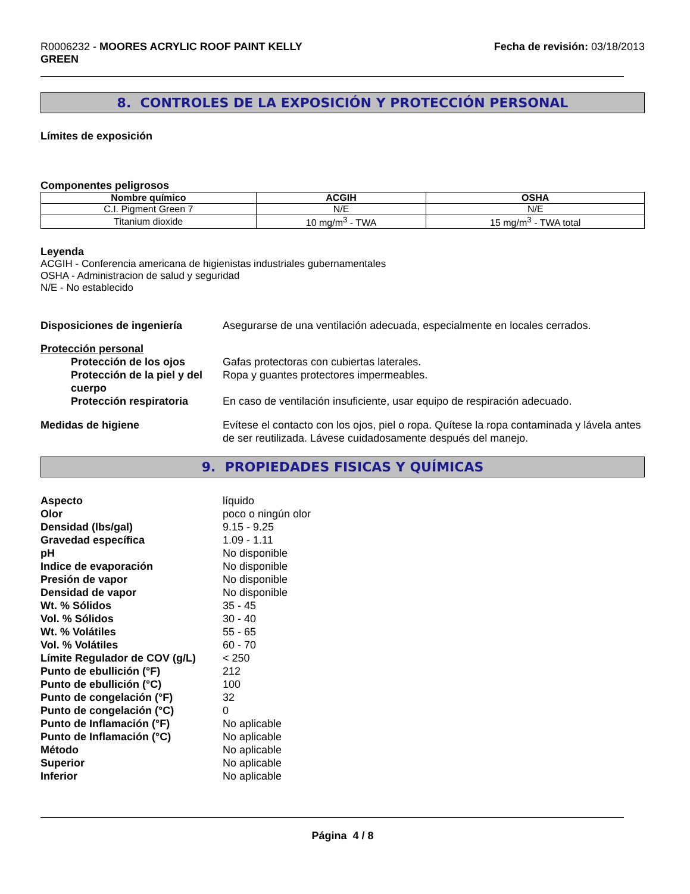R0006232 - MOORES ACRYLIC ROOF PAINT KELLY
GREEN
Fecha de revisión: 03/18/2013
8. CONTROLES DE LA EXPOSICIÓN Y PROTECCIÓN PERSONAL
Límites de exposición
Componentes peligrosos
| Nombre químico | ACGIH | OSHA |
| --- | --- | --- |
| C.I. Pigment Green 7 | N/E | N/E |
| Titanium dioxide | 10 mg/m<sup>3</sup> - TWA | 15 mg/m<sup>3</sup> - TWA total |
Leyenda
ACGIH - Conferencia americana de higienistas industriales gubernamentales
OSHA - Administracion de salud y seguridad
N/E - No establecido
Disposiciones de ingeniería Asegurarse de una ventilación adecuada, especialmente en locales cerrados.
Protección personal
Protección de los ojos Gafas protectoras con cubiertas laterales.
Protección de la piel y del cuerpo
Ropa y guantes protectores impermeables.
Protección respiratoria En caso de ventilación insuficiente, usar equipo de respiración adecuado.
Medidas de higiene Evítese el contacto con los ojos, piel o ropa. Quítese la ropa contaminada y lávela antes de ser reutilizada. Lávese cuidadosamente después del manejo.
9. PROPIEDADES FISICAS Y QUÍMICAS
Aspecto líquido
Olor poco o ningún olor
Densidad (lbs/gal) 9.15 - 9.25
Gravedad específica 1.09 - 1.11
pH No disponible
Indice de evaporación No disponible
Presión de vapor No disponible
Densidad de vapor No disponible
Wt. % Sólidos 35 - 45
Vol. % Sólidos 30 - 40
Wt. % Volátiles 55 - 65
Vol. % Volátiles 60 - 70
Límite Regulador de COV (g/L)
< 250
Punto de ebullición (°F) 212
Punto de ebullición (°C) 100
Punto de congelación (°F) 32
Punto de congelación (°C) 0
Punto de Inflamación (°F) No aplicable
Punto de Inflamación (°C) No aplicable
Método No aplicable
Superior No aplicable
Inferior No aplicable
Página 4 / 8